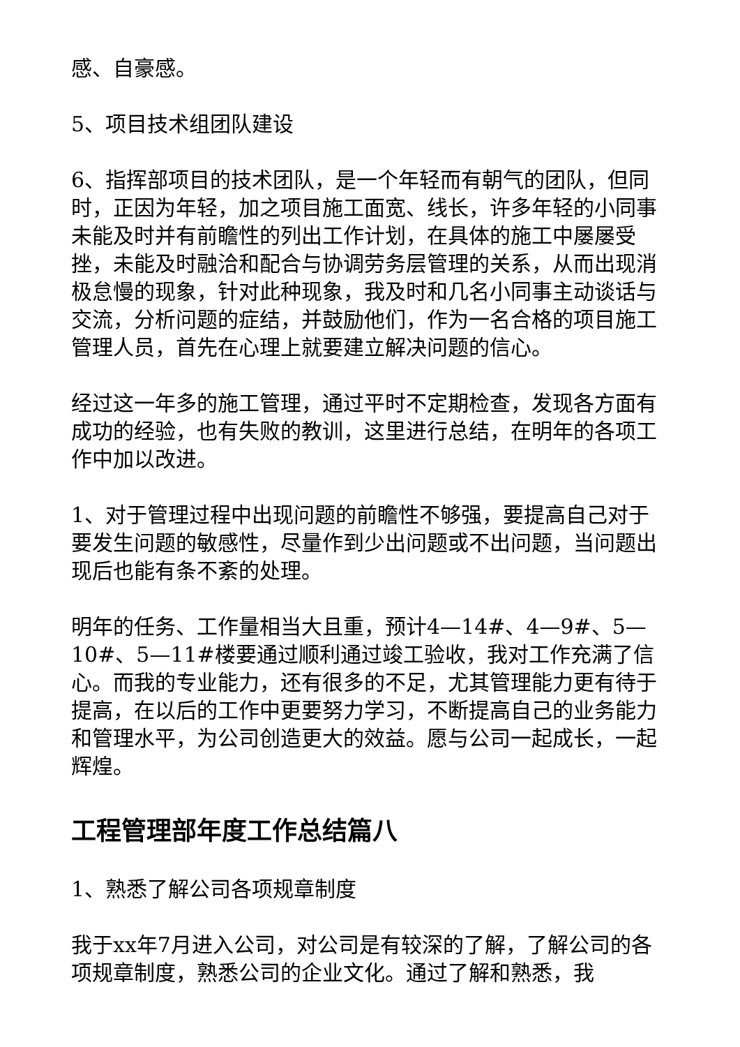感、自豪感。
5、项目技术组团队建设
6、指挥部项目的技术团队，是一个年轻而有朝气的团队，但同时，正因为年轻，加之项目施工面宽、线长，许多年轻的小同事未能及时并有前瞻性的列出工作计划，在具体的施工中屡屡受挫，未能及时融洽和配合与协调劳务层管理的关系，从而出现消极怠慢的现象，针对此种现象，我及时和几名小同事主动谈话与交流，分析问题的症结，并鼓励他们，作为一名合格的项目施工管理人员，首先在心理上就要建立解决问题的信心。
经过这一年多的施工管理，通过平时不定期检查，发现各方面有成功的经验，也有失败的教训，这里进行总结，在明年的各项工作中加以改进。
1、对于管理过程中出现问题的前瞻性不够强，要提高自己对于要发生问题的敏感性，尽量作到少出问题或不出问题，当问题出现后也能有条不紊的处理。
明年的任务、工作量相当大且重，预计4—14#、4—9#、5—10#、5—11#楼要通过顺利通过竣工验收，我对工作充满了信心。而我的专业能力，还有很多的不足，尤其管理能力更有待于提高，在以后的工作中更要努力学习，不断提高自己的业务能力和管理水平，为公司创造更大的效益。愿与公司一起成长，一起辉煌。
工程管理部年度工作总结篇八
1、熟悉了解公司各项规章制度
我于xx年7月进入公司，对公司是有较深的了解，了解公司的各项规章制度，熟悉公司的企业文化。通过了解和熟悉，我